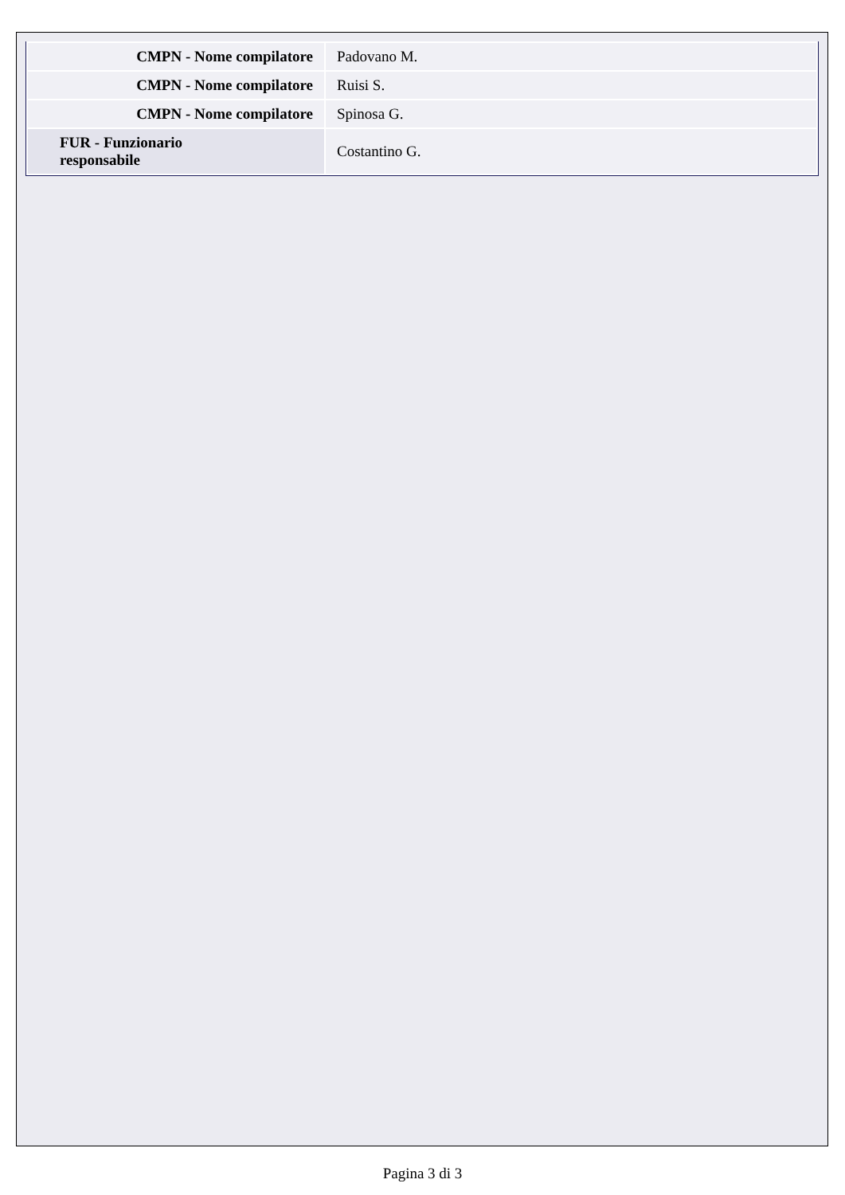| CMPN - Nome compilatore | Padovano M. |
| CMPN - Nome compilatore | Ruisi S. |
| CMPN - Nome compilatore | Spinosa G. |
| FUR - Funzionario responsabile | Costantino G. |
Pagina 3 di 3